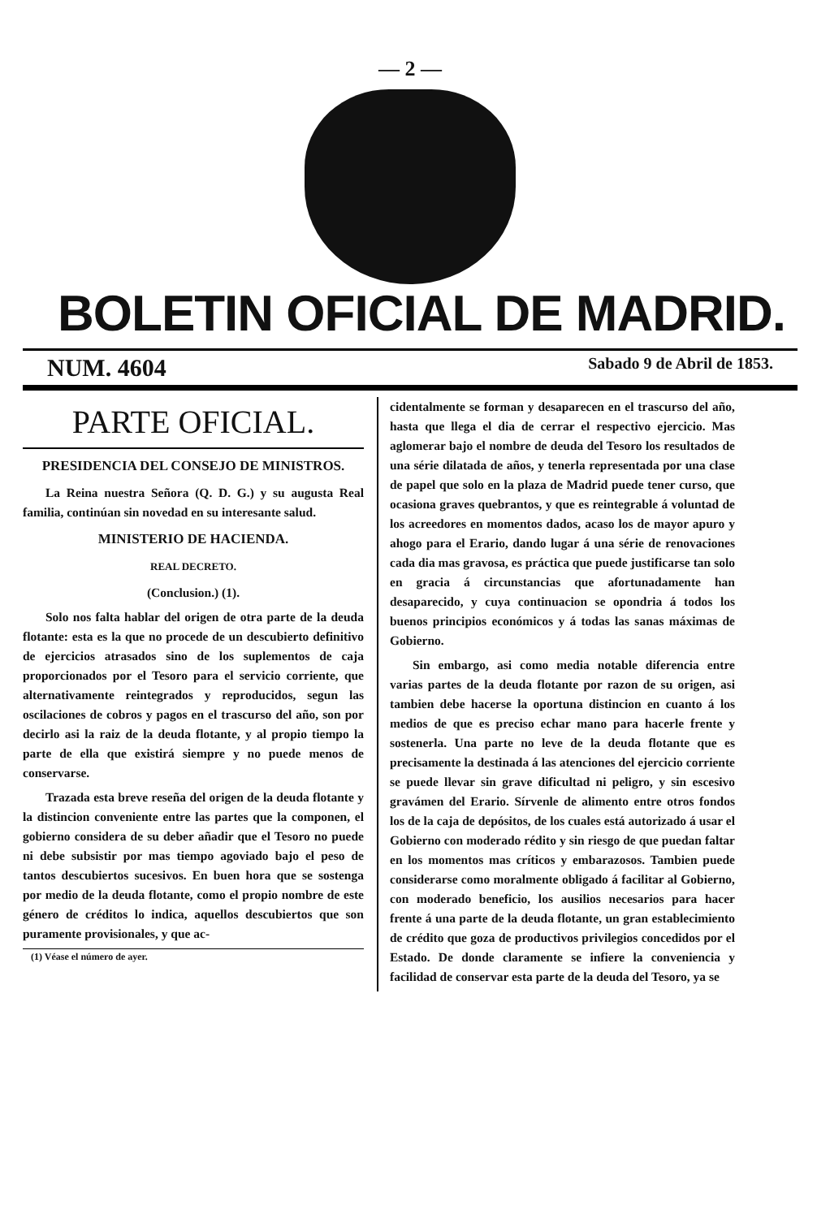— 2 —
BOLETIN OFICIAL DE MADRID.
NUM. 4604 Sabado 9 de Abril de 1853.
PARTE OFICIAL.
PRESIDENCIA DEL CONSEJO DE MINISTROS.
La Reina nuestra Señora (Q. D. G.) y su augusta Real familia, continúan sin novedad en su interesante salud.
MINISTERIO DE HACIENDA.
REAL DECRETO.
(Conclusion.) (1).
Solo nos falta hablar del origen de otra parte de la deuda flotante: esta es la que no procede de un descubierto definitivo de ejercicios atrasados sino de los suplementos de caja proporcionados por el Tesoro para el servicio corriente, que alternativamente reintegrados y reproducidos, segun las oscilaciones de cobros y pagos en el trascurso del año, son por decirlo asi la raiz de la deuda flotante, y al propio tiempo la parte de ella que existirá siempre y no puede menos de conservarse.
Trazada esta breve reseña del origen de la deuda flotante y la distincion conveniente entre las partes que la componen, el gobierno considera de su deber añadir que el Tesoro no puede ni debe subsistir por mas tiempo agoviado bajo el peso de tantos descubiertos sucesivos. En buen hora que se sostenga por medio de la deuda flotante, como el propio nombre de este género de créditos lo indica, aquellos descubiertos que son puramente provisionales, y que ac-
(1) Véase el número de ayer.
cidentalmente se forman y desaparecen en el trascurso del año, hasta que llega el dia de cerrar el respectivo ejercicio. Mas aglomerar bajo el nombre de deuda del Tesoro los resultados de una série dilatada de años, y tenerla representada por una clase de papel que solo en la plaza de Madrid puede tener curso, que ocasiona graves quebrantos, y que es reintegrable á voluntad de los acreedores en momentos dados, acaso los de mayor apuro y ahogo para el Erario, dando lugar á una série de renovaciones cada dia mas gravosa, es práctica que puede justificarse tan solo en gracia á circunstancias que afortunadamente han desaparecido, y cuya continuacion se opondria á todos los buenos principios económicos y á todas las sanas máximas de Gobierno.
Sin embargo, asi como media notable diferencia entre varias partes de la deuda flotante por razon de su origen, asi tambien debe hacerse la oportuna distincion en cuanto á los medios de que es preciso echar mano para hacerle frente y sostenerla. Una parte no leve de la deuda flotante que es precisamente la destinada á las atenciones del ejercicio corriente se puede llevar sin grave dificultad ni peligro, y sin escesivo gravámen del Erario. Sírvenle de alimento entre otros fondos los de la caja de depósitos, de los cuales está autorizado á usar el Gobierno con moderado rédito y sin riesgo de que puedan faltar en los momentos mas críticos y embarazosos. Tambien puede considerarse como moralmente obligado á facilitar al Gobierno, con moderado beneficio, los ausilios necesarios para hacer frente á una parte de la deuda flotante, un gran establecimiento de crédito que goza de productivos privilegios concedidos por el Estado. De donde claramente se infiere la conveniencia y facilidad de conservar esta parte de la deuda del Tesoro, ya se